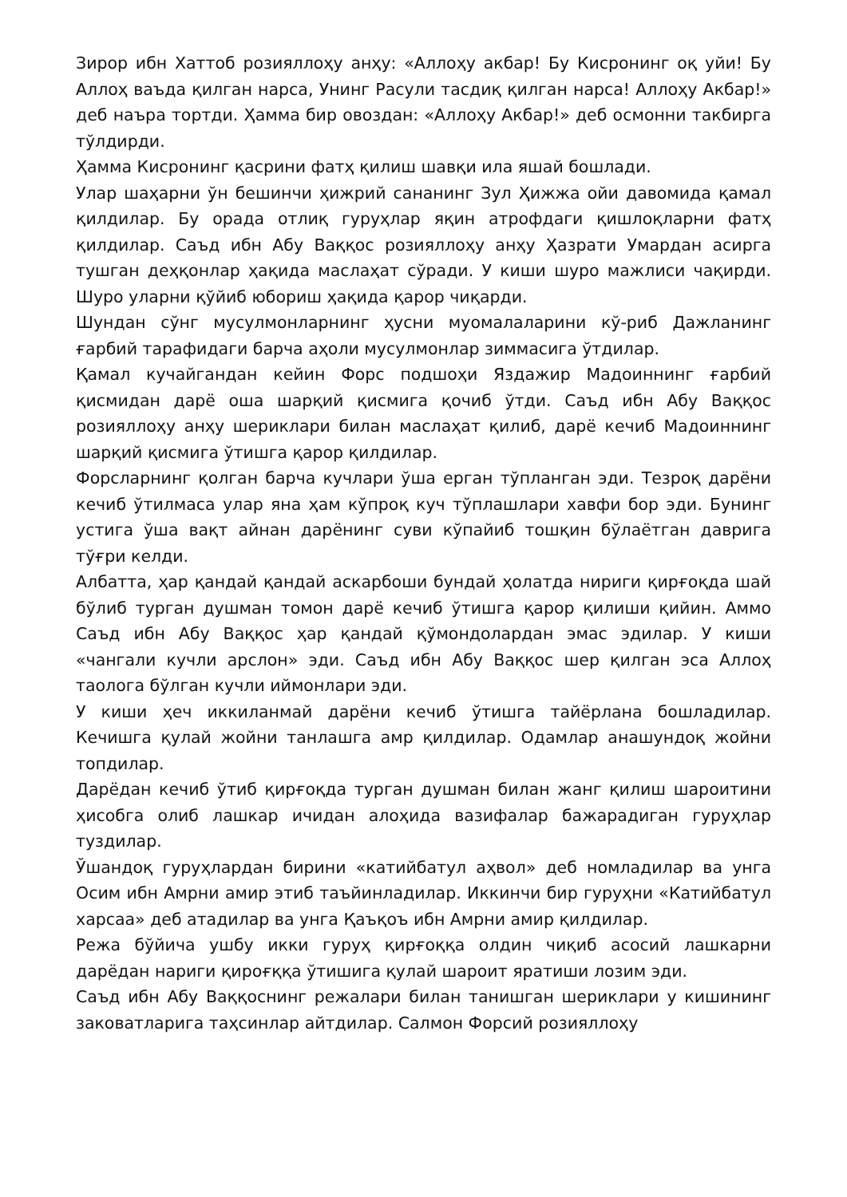Зирор ибн Хаттоб розияллоҳу анҳу: «Аллоҳу акбар! Бу Кисронинг оқ уйи! Бу Аллоҳ ваъда қилган нарса, Унинг Расули тасдиқ қилган нарса! Аллоҳу Акбар!» деб наъра тортди. Ҳамма бир овоздан: «Аллоҳу Акбар!» деб осмонни такбирга тўлдирди.
Ҳамма Кисронинг қасрини фатҳ қилиш шавқи ила яшай бошлади.
Улар шаҳарни ўн бешинчи ҳижрий сананинг Зул Ҳижжа ойи давомида қамал қилдилар. Бу орада отлиқ гуруҳлар яқин атрофдаги қишлоқларни фатҳ қилдилар. Саъд ибн Абу Ваққос розияллоҳу анҳу Ҳазрати Умардан асирга тушган деҳқонлар ҳақида маслаҳат сўради. У киши шуро мажлиси чақирди. Шуро уларни қўйиб юбориш ҳақида қарор чиқарди.
Шундан сўнг мусулмонларнинг ҳусни муомалаларини кў-риб Дажланинг ғарбий тарафидаги барча аҳоли мусулмонлар зиммасига ўтдилар.
Қамал кучайгандан кейин Форс подшоҳи Яздажир Мадоиннинг ғарбий қисмидан дарё оша шарқий қисмига қочиб ўтди. Саъд ибн Абу Ваққос розияллоҳу анҳу шериклари билан маслаҳат қилиб, дарё кечиб Мадоиннинг шарқий қисмига ўтишга қарор қилдилар.
Форсларнинг қолган барча кучлари ўша ерган тўпланган эди. Тезроқ дарёни кечиб ўтилмаса улар яна ҳам кўпроқ куч тўплашлари хавфи бор эди. Бунинг устига ўша вақт айнан дарёнинг суви кўпайиб тошқин бўлаётган даврига тўғри келди.
Албатта, ҳар қандай қандай аскарбоши бундай ҳолатда нириги қирғоқда шай бўлиб турган душман томон дарё кечиб ўтишга қарор қилиши қийин. Аммо Саъд ибн Абу Ваққос ҳар қандай қўмондолардан эмас эдилар. У киши «чангали кучли арслон» эди. Саъд ибн Абу Ваққос шер қилган эса Аллоҳ таолога бўлган кучли иймонлари эди.
У киши ҳеч иккиланмай дарёни кечиб ўтишга тайёрлана бошладилар. Кечишга қулай жойни танлашга амр қилдилар. Одамлар анашундоқ жойни топдилар.
Дарёдан кечиб ўтиб қирғоқда турган душман билан жанг қилиш шароитини ҳисобга олиб лашкар ичидан алоҳида вазифалар бажарадиган гуруҳлар туздилар.
Ўшандоқ гуруҳлардан бирини «катийбатул аҳвол» деб номладилар ва унга Осим ибн Амрни амир этиб таъйинладилар. Иккинчи бир гуруҳни «Катийбатул харсаа» деб атадилар ва унга Қаъқоъ ибн Амрни амир қилдилар.
Режа бўйича ушбу икки гуруҳ қирғоққа олдин чиқиб асосий лашкарни дарёдан нариги қироғққа ўтишига қулай шароит яратиши лозим эди.
Саъд ибн Абу Ваққоснинг режалари билан танишган шериклари у кишининг заковатларига таҳсинлар айтдилар. Салмон Форсий розияллоҳу